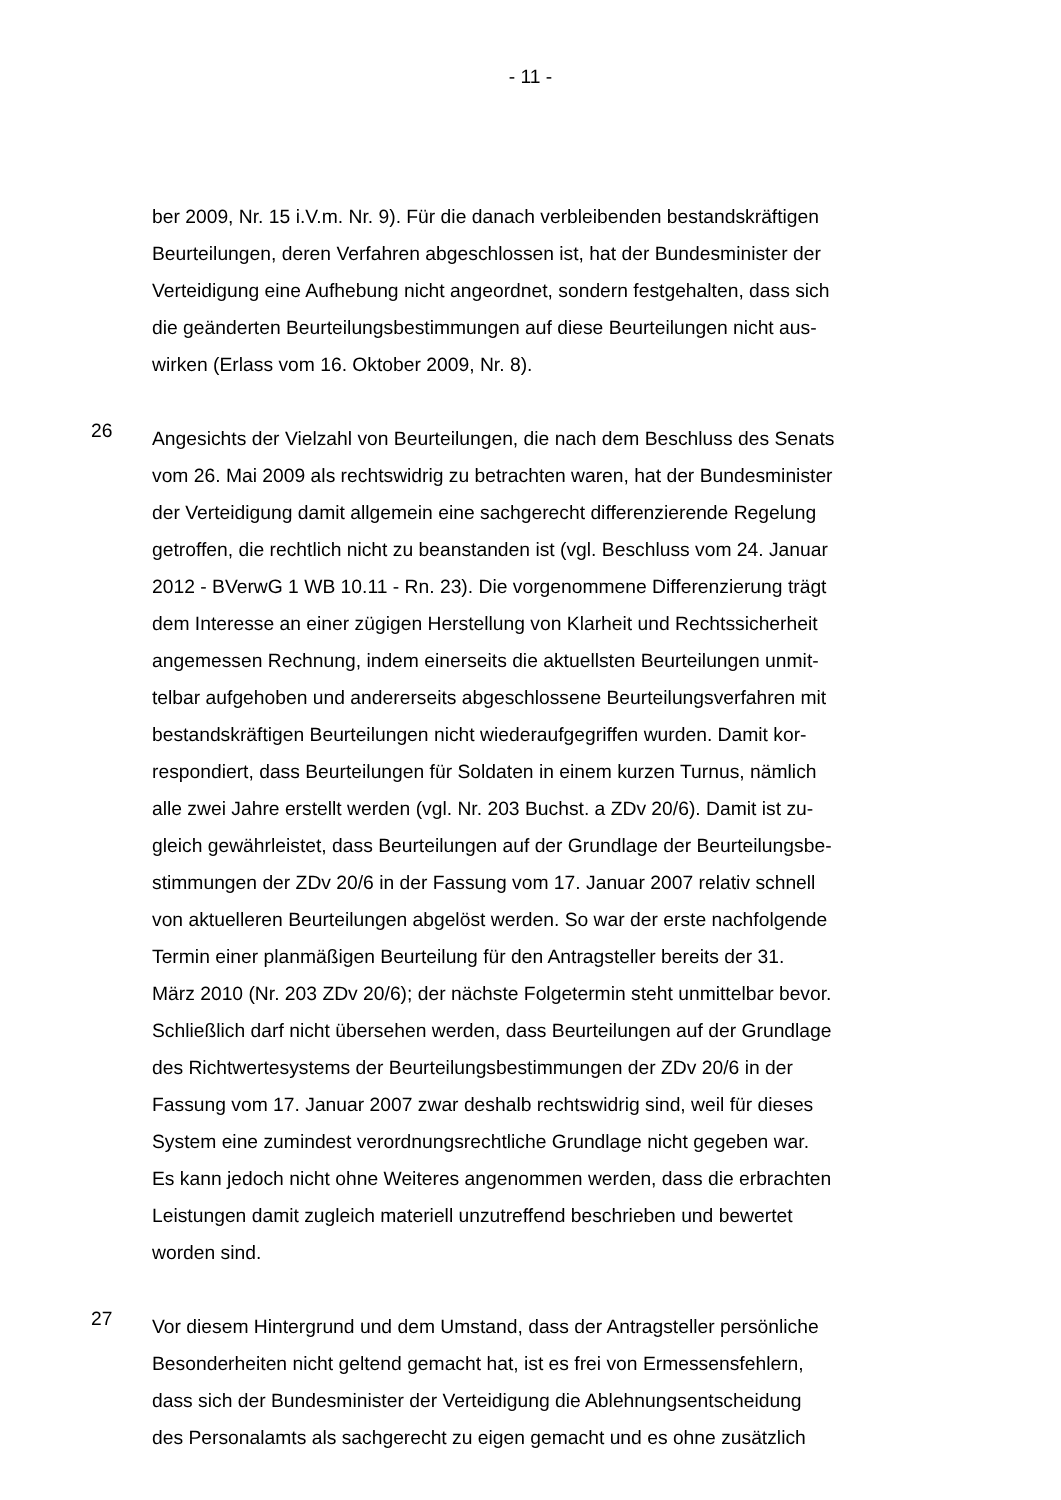- 11 -
ber 2009, Nr. 15 i.V.m. Nr. 9). Für die danach verbleibenden bestandskräftigen Beurteilungen, deren Verfahren abgeschlossen ist, hat der Bundesminister der Verteidigung eine Aufhebung nicht angeordnet, sondern festgehalten, dass sich die geänderten Beurteilungsbestimmungen auf diese Beurteilungen nicht aus- wirken (Erlass vom 16. Oktober 2009, Nr. 8).
26
Angesichts der Vielzahl von Beurteilungen, die nach dem Beschluss des Senats vom 26. Mai 2009 als rechtswidrig zu betrachten waren, hat der Bundesminister der Verteidigung damit allgemein eine sachgerecht differenzierende Regelung getroffen, die rechtlich nicht zu beanstanden ist (vgl. Beschluss vom 24. Januar 2012 - BVerwG 1 WB 10.11 - Rn. 23). Die vorgenommene Differenzierung trägt dem Interesse an einer zügigen Herstellung von Klarheit und Rechtssicherheit angemessen Rechnung, indem einerseits die aktuellsten Beurteilungen unmit- telbar aufgehoben und andererseits abgeschlossene Beurteilungsverfahren mit bestandskräftigen Beurteilungen nicht wiederaufgegriffen wurden. Damit kor- respondiert, dass Beurteilungen für Soldaten in einem kurzen Turnus, nämlich alle zwei Jahre erstellt werden (vgl. Nr. 203 Buchst. a ZDv 20/6). Damit ist zu- gleich gewährleistet, dass Beurteilungen auf der Grundlage der Beurteilungsbe- stimmungen der ZDv 20/6 in der Fassung vom 17. Januar 2007 relativ schnell von aktuelleren Beurteilungen abgelöst werden. So war der erste nachfolgende Termin einer planmäßigen Beurteilung für den Antragsteller bereits der 31. März 2010 (Nr. 203 ZDv 20/6); der nächste Folgetermin steht unmittelbar bevor. Schließlich darf nicht übersehen werden, dass Beurteilungen auf der Grundlage des Richtwertesystems der Beurteilungsbestimmungen der ZDv 20/6 in der Fassung vom 17. Januar 2007 zwar deshalb rechtswidrig sind, weil für dieses System eine zumindest verordnungsrechtliche Grundlage nicht gegeben war. Es kann jedoch nicht ohne Weiteres angenommen werden, dass die erbrachten Leistungen damit zugleich materiell unzutreffend beschrieben und bewertet worden sind.
27
Vor diesem Hintergrund und dem Umstand, dass der Antragsteller persönliche Besonderheiten nicht geltend gemacht hat, ist es frei von Ermessensfehlern, dass sich der Bundesminister der Verteidigung die Ablehnungsentscheidung des Personalamts als sachgerecht zu eigen gemacht und es ohne zusätzlich